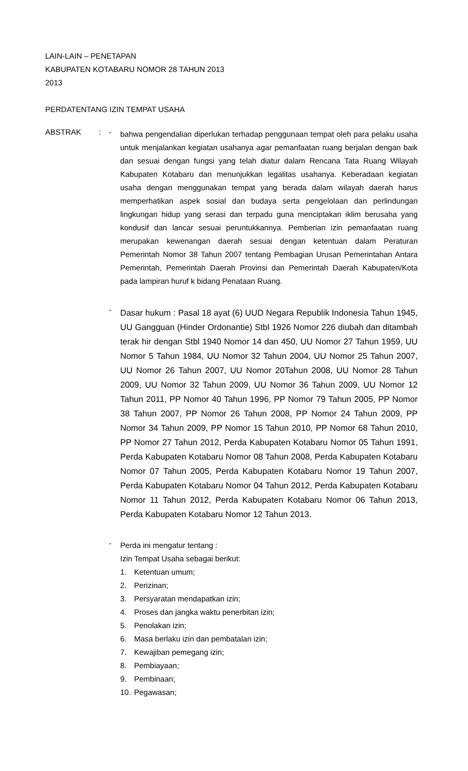LAIN-LAIN – PENETAPAN
KABUPATEN KOTABARU NOMOR 28 TAHUN 2013
2013
PERDATENTANG IZIN TEMPAT USAHA
ABSTRAK : -
bahwa pengendalian diperlukan terhadap penggunaan tempat oleh para pelaku usaha untuk menjalankan kegiatan usahanya agar pemanfaatan ruang berjalan dengan baik dan sesuai dengan fungsi yang telah diatur dalam Rencana Tata Ruang Wilayah Kabupaten Kotabaru dan menunjukkan legalitas usahanya. Keberadaan kegiatan usaha dengan menggunakan tempat yang berada dalam wilayah daerah harus memperhatikan aspek sosial dan budaya serta pengelolaan dan perlindungan lingkungan hidup yang serasi dan terpadu guna menciptakan iklim berusaha yang kondusif dan lancar sesuai peruntukkannya. Pemberian izin pemanfaatan ruang merupakan kewenangan daerah sesuai dengan ketentuan dalam Peraturan Pemerintah Nomor 38 Tahun 2007 tentang Pembagian Urusan Pemerintahan Antara Pemerintah, Pemerintah Daerah Provinsi dan Pemerintah Daerah Kabupaten/Kota pada lampiran huruf k bidang Penataan Ruang.
-
Dasar hukum : Pasal 18 ayat (6) UUD Negara Republik Indonesia Tahun 1945, UU Gangguan (Hinder Ordonantie) Stbl 1926 Nomor 226 diubah dan ditambah terak hir dengan Stbl 1940 Nomor 14 dan 450, UU Nomor 27 Tahun 1959, UU Nomor 5 Tahun 1984, UU Nomor 32 Tahun 2004, UU Nomor 25 Tahun 2007, UU Nomor 26 Tahun 2007, UU Nomor 20Tahun 2008, UU Nomor 28 Tahun 2009, UU Nomor 32 Tahun 2009, UU Nomor 36 Tahun 2009, UU Nomor 12 Tahun 2011, PP Nomor 40 Tahun 1996, PP Nomor 79 Tahun 2005, PP Nomor 38 Tahun 2007, PP Nomor 26 Tahun 2008, PP Nomor 24 Tahun 2009, PP Nomor 34 Tahun 2009, PP Nomor 15 Tahun 2010, PP Nomor 68 Tahun 2010, PP Nomor 27 Tahun 2012, Perda Kabupaten Kotabaru Nomor 05 Tahun 1991, Perda Kabupaten Kotabaru Nomor 08 Tahun 2008, Perda Kabupaten Kotabaru Nomor 07 Tahun 2005, Perda Kabupaten Kotabaru Nomor 19 Tahun 2007, Perda Kabupaten Kotabaru Nomor 04 Tahun 2012, Perda Kabupaten Kotabaru Nomor 11 Tahun 2012, Perda Kabupaten Kotabaru Nomor 06 Tahun 2013, Perda Kabupaten Kotabaru Nomor 12 Tahun 2013.
-
Perda ini mengatur tentang :
Izin Tempat Usaha sebagai berikut:
1. Ketentuan umum;
2. Perizinan;
3. Persyaratan mendapatkan izin;
4. Proses dan jangka waktu penerbitan izin;
5. Penolakan izin;
6. Masa berlaku izin dan pembatalan izin;
7. Kewajiban pemegang izin;
8. Pembiayaan;
9. Pembinaan;
10. Pegawasan;